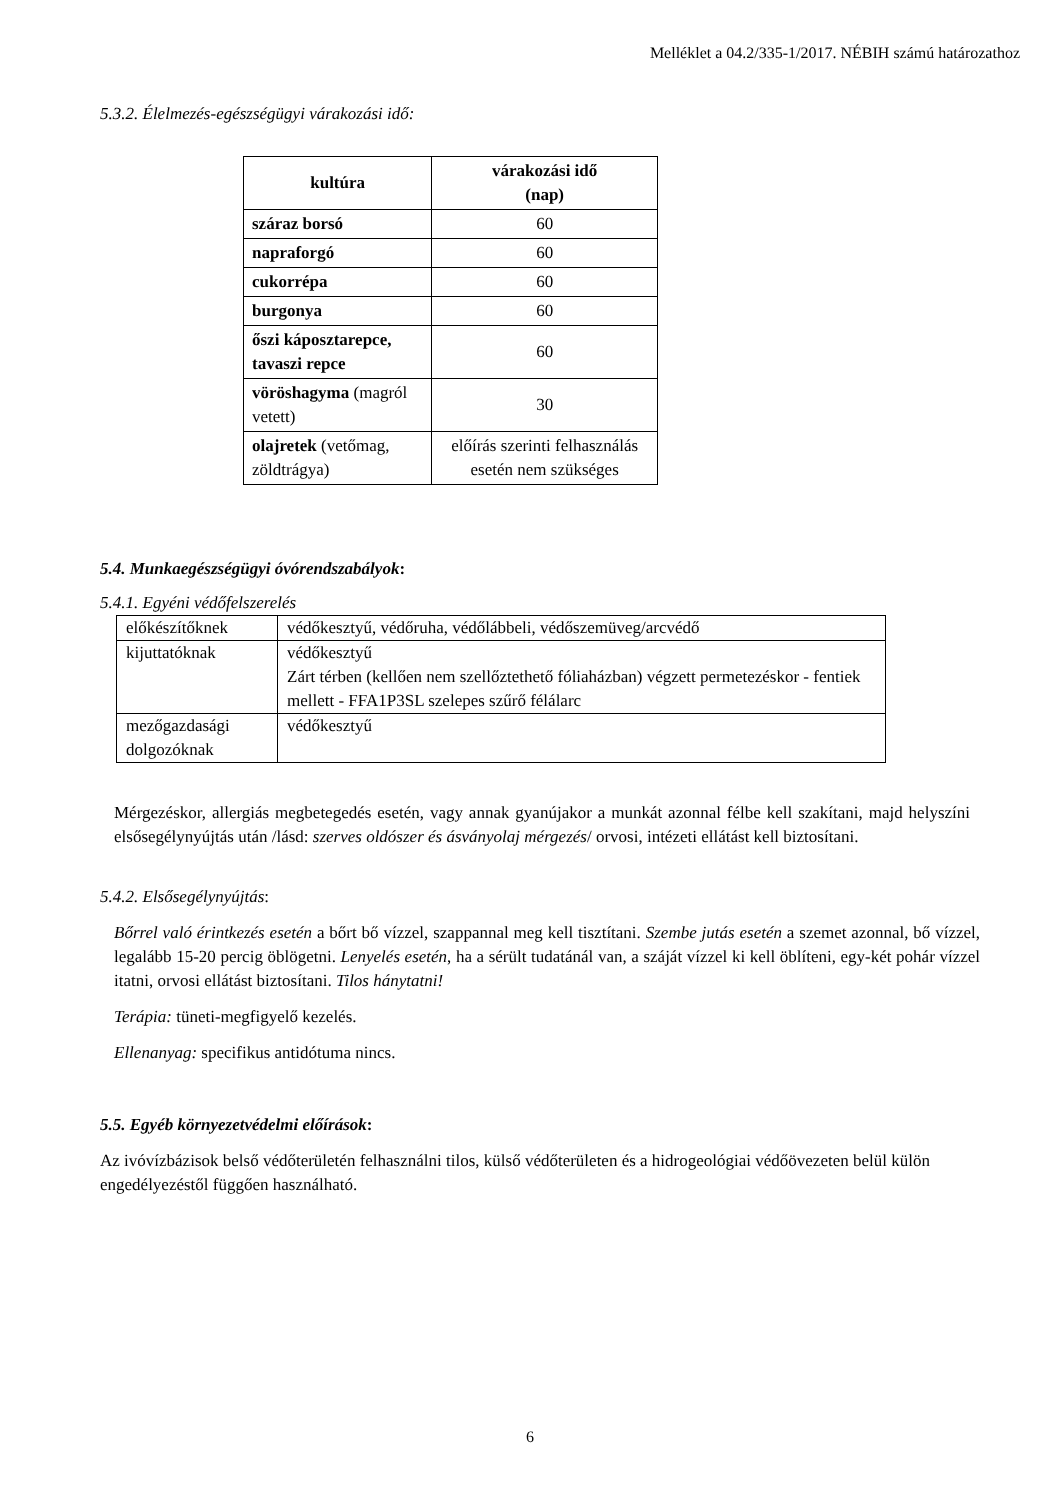Melléklet a 04.2/335-1/2017. NÉBIH számú határozathoz
5.3.2. Élelmezés-egészségügyi várakozási idő:
| kultúra | várakozási idő (nap) |
| --- | --- |
| száraz borsó | 60 |
| napraforgó | 60 |
| cukorrépa | 60 |
| burgonya | 60 |
| őszi káposztarepce, tavaszi repce | 60 |
| vöröshagyma (magról vetett) | 30 |
| olajretek (vetőmag, zöldtrágya) | előírás szerinti felhasználás esetén nem szükséges |
5.4. Munkaegészségügyi óvórendszabályok:
5.4.1. Egyéni védőfelszerelés
| előkészítőknek | védőkesztyű, védőruha, védőlábbeli, védőszemüveg/arcvédő |
| kijuttatóknak | védőkesztyű Zárt térben (kellően nem szellőztethető fóliaházban) végzett permetezéskor - fentiek mellett - FFA1P3SL szelepes szűrő félálarc |
| mezőgazdasági dolgozóknak | védőkesztyű |
Mérgezéskor, allergiás megbetegedés esetén, vagy annak gyanújakor a munkát azonnal félbe kell szakítani, majd helyszíni elsősegélynyújtás után /lásd: szerves oldószer és ásványolaj mérgezés/ orvosi, intézeti ellátást kell biztosítani.
5.4.2. Elsősegélynyújtás:
Bőrrel való érintkezés esetén a bőrt bő vízzel, szappannal meg kell tisztítani. Szembe jutás esetén a szemet azonnal, bő vízzel, legalább 15-20 percig öblögetni. Lenyelés esetén, ha a sérült tudatánál van, a száját vízzel ki kell öblíteni, egy-két pohár vízzel itatni, orvosi ellátást biztosítani. Tilos hánytatni!
Terápia: tüneti-megfigyelő kezelés.
Ellenanyag: specifikus antidótuma nincs.
5.5. Egyéb környezetvédelmi előírások:
Az ivóvízbázisok belső védőterületén felhasználni tilos, külső védőterületen és a hidrogeológiai védőövezeten belül külön engedélyezéstől függően használható.
6